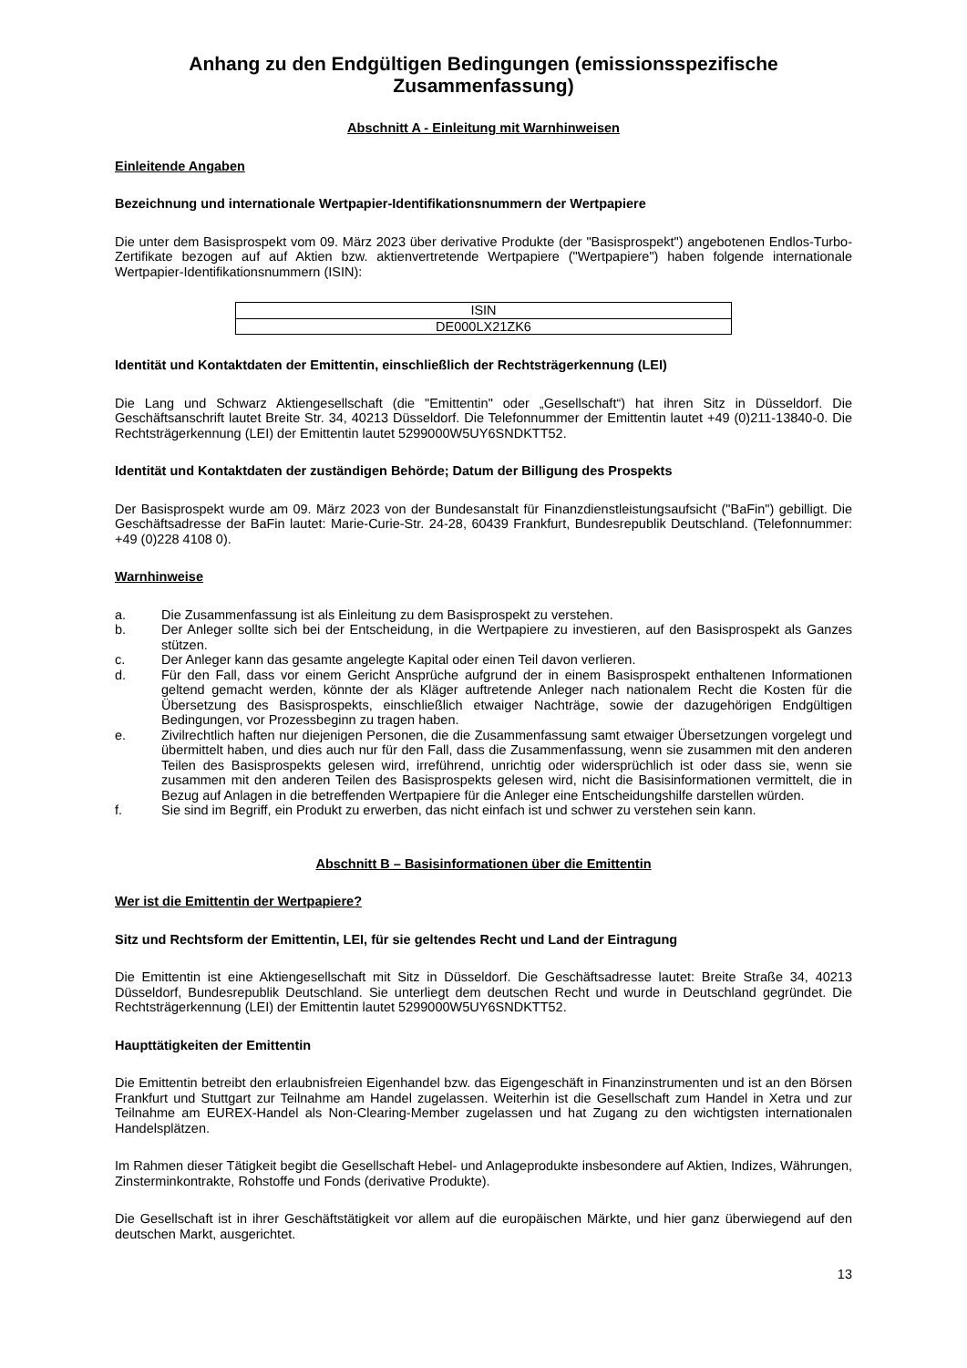Anhang zu den Endgültigen Bedingungen (emissionsspezifische Zusammenfassung)
Abschnitt A - Einleitung mit Warnhinweisen
Einleitende Angaben
Bezeichnung und internationale Wertpapier-Identifikationsnummern der Wertpapiere
Die unter dem Basisprospekt vom 09. März 2023 über derivative Produkte (der "Basisprospekt") angebotenen Endlos-Turbo-Zertifikate bezogen auf auf Aktien bzw. aktienvertretende Wertpapiere ("Wertpapiere") haben folgende internationale Wertpapier-Identifikationsnummern (ISIN):
| ISIN |
| --- |
| DE000LX21ZK6 |
Identität und Kontaktdaten der Emittentin, einschließlich der Rechtsträgerkennung (LEI)
Die Lang und Schwarz Aktiengesellschaft (die "Emittentin" oder „Gesellschaft“) hat ihren Sitz in Düsseldorf. Die Geschäftsanschrift lautet Breite Str. 34, 40213 Düsseldorf. Die Telefonnummer der Emittentin lautet +49 (0)211-13840-0. Die Rechtsträgerkennung (LEI) der Emittentin lautet 5299000W5UY6SNDKTT52.
Identität und Kontaktdaten der zuständigen Behörde; Datum der Billigung des Prospekts
Der Basisprospekt wurde am 09. März 2023 von der Bundesanstalt für Finanzdienstleistungsaufsicht ("BaFin") gebilligt. Die Geschäftsadresse der BaFin lautet: Marie-Curie-Str. 24-28, 60439 Frankfurt, Bundesrepublik Deutschland. (Telefonnummer: +49 (0)228 4108 0).
Warnhinweise
a. Die Zusammenfassung ist als Einleitung zu dem Basisprospekt zu verstehen.
b. Der Anleger sollte sich bei der Entscheidung, in die Wertpapiere zu investieren, auf den Basisprospekt als Ganzes stützen.
c. Der Anleger kann das gesamte angelegte Kapital oder einen Teil davon verlieren.
d. Für den Fall, dass vor einem Gericht Ansprüche aufgrund der in einem Basisprospekt enthaltenen Informationen geltend gemacht werden, könnte der als Kläger auftretende Anleger nach nationalem Recht die Kosten für die Übersetzung des Basisprospekts, einschließlich etwaiger Nachträge, sowie der dazugehörigen Endgültigen Bedingungen, vor Prozessbeginn zu tragen haben.
e. Zivilrechtlich haften nur diejenigen Personen, die die Zusammenfassung samt etwaiger Übersetzungen vorgelegt und übermittelt haben, und dies auch nur für den Fall, dass die Zusammenfassung, wenn sie zusammen mit den anderen Teilen des Basisprospekts gelesen wird, irreführend, unrichtig oder widersprüchlich ist oder dass sie, wenn sie zusammen mit den anderen Teilen des Basisprospekts gelesen wird, nicht die Basisinformationen vermittelt, die in Bezug auf Anlagen in die betreffenden Wertpapiere für die Anleger eine Entscheidungshilfe darstellen würden.
f. Sie sind im Begriff, ein Produkt zu erwerben, das nicht einfach ist und schwer zu verstehen sein kann.
Abschnitt B – Basisinformationen über die Emittentin
Wer ist die Emittentin der Wertpapiere?
Sitz und Rechtsform der Emittentin, LEI, für sie geltendes Recht und Land der Eintragung
Die Emittentin ist eine Aktiengesellschaft mit Sitz in Düsseldorf. Die Geschäftsadresse lautet: Breite Straße 34, 40213 Düsseldorf, Bundesrepublik Deutschland. Sie unterliegt dem deutschen Recht und wurde in Deutschland gegründet. Die Rechtsträgerkennung (LEI) der Emittentin lautet 5299000W5UY6SNDKTT52.
Haupttätigkeiten der Emittentin
Die Emittentin betreibt den erlaubnisfreien Eigenhandel bzw. das Eigengeschäft in Finanzinstrumenten und ist an den Börsen Frankfurt und Stuttgart zur Teilnahme am Handel zugelassen. Weiterhin ist die Gesellschaft zum Handel in Xetra und zur Teilnahme am EUREX-Handel als Non-Clearing-Member zugelassen und hat Zugang zu den wichtigsten internationalen Handelsplätzen.
Im Rahmen dieser Tätigkeit begibt die Gesellschaft Hebel- und Anlageprodukte insbesondere auf Aktien, Indizes, Währungen, Zinsterminkontrakte, Rohstoffe und Fonds (derivative Produkte).
Die Gesellschaft ist in ihrer Geschäftstätigkeit vor allem auf die europäischen Märkte, und hier ganz überwiegend auf den deutschen Markt, ausgerichtet.
13